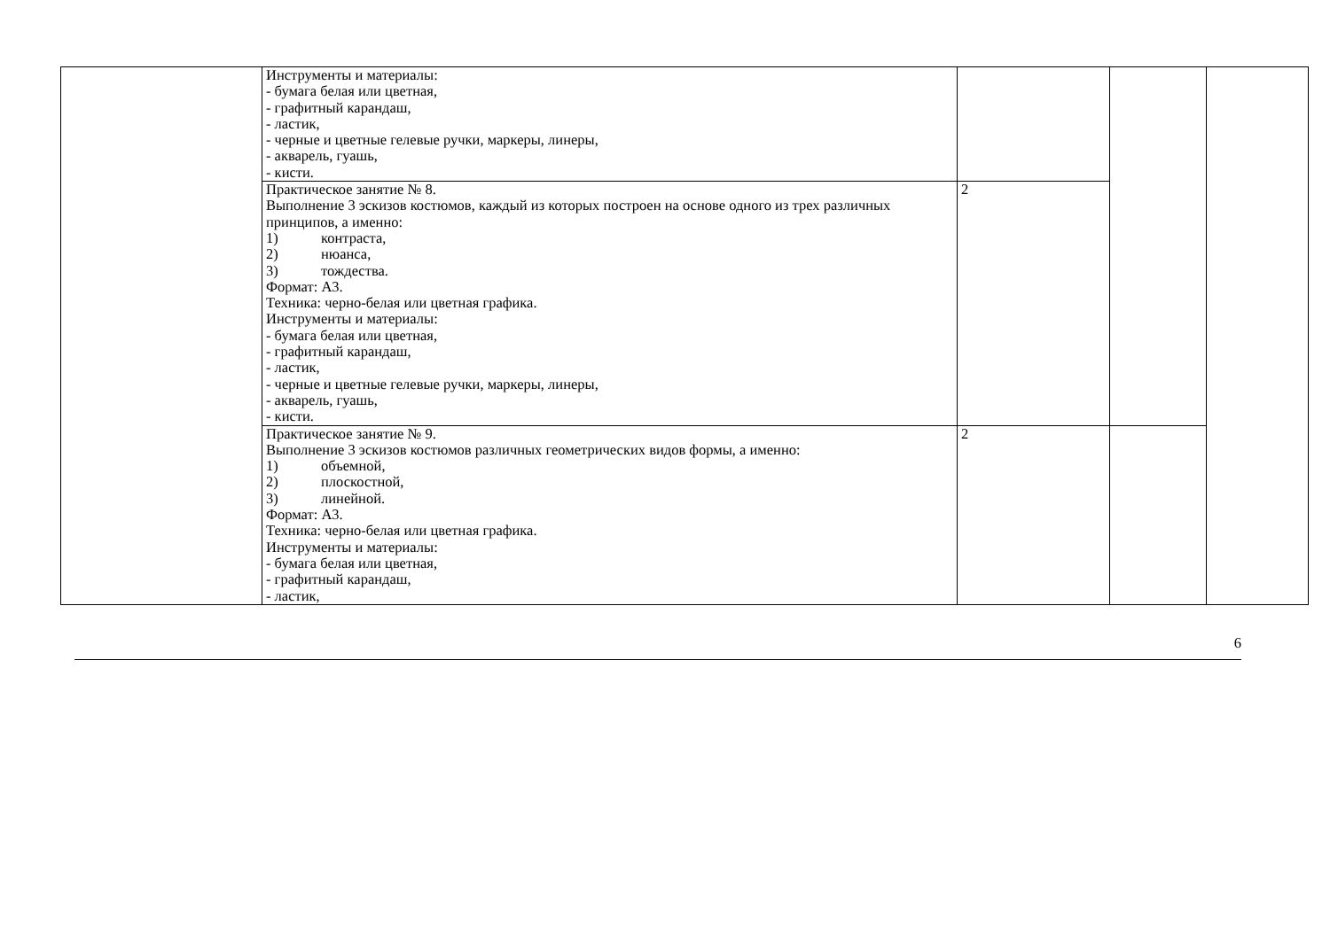| | Инструменты и материалы: - бумага белая или цветная, - графитный карандаш, - ластик, - черные и цветные гелевые ручки, маркеры, линеры, - акварель, гуашь, - кисти. | | | |
| | Практическое занятие № 8. Выполнение 3 эскизов костюмов, каждый из которых построен на основе одного из трех различных принципов, а именно: 1) контраста, 2) нюанса, 3) тождества. Формат: А3. Техника: черно-белая или цветная графика. Инструменты и материалы: - бумага белая или цветная, - графитный карандаш, - ластик, - черные и цветные гелевые ручки, маркеры, линеры, - акварель, гуашь, - кисти. | 2 | | |
| | Практическое занятие № 9. Выполнение 3 эскизов костюмов различных геометрических видов формы, а именно: 1) объемной, 2) плоскостной, 3) линейной. Формат: А3. Техника: черно-белая или цветная графика. Инструменты и материалы: - бумага белая или цветная, - графитный карандаш, - ластик, | 2 | | |
6